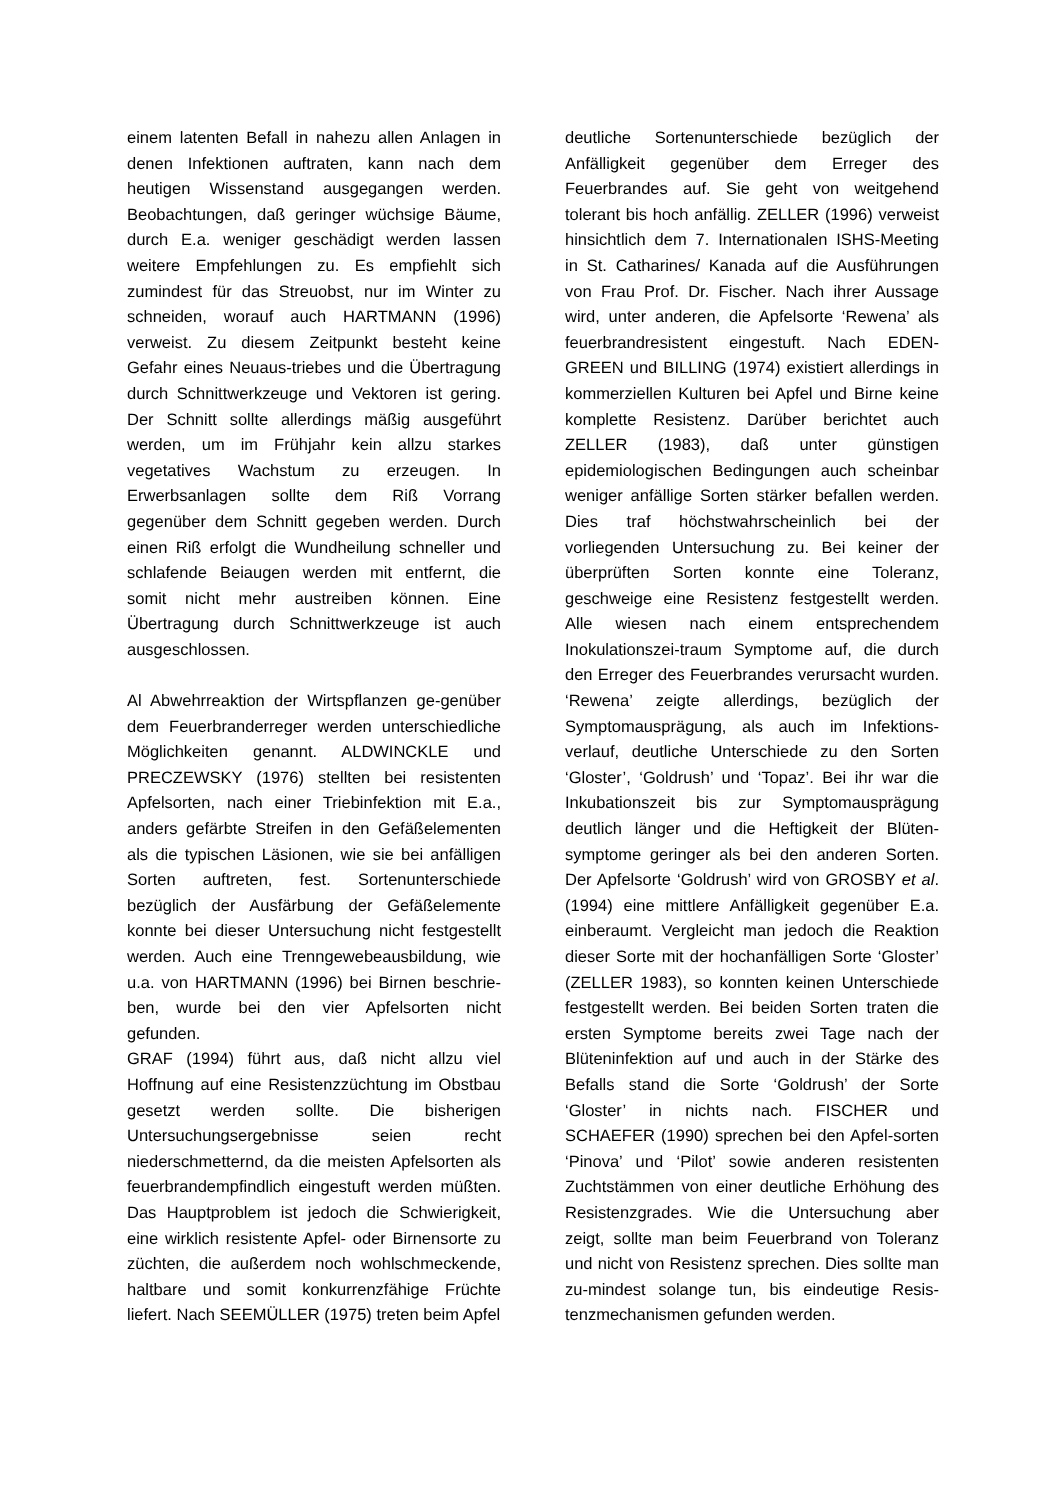einem latenten Befall in nahezu allen Anlagen in denen Infektionen auftraten, kann nach dem heutigen Wissenstand ausgegangen werden. Beobachtungen, daß geringer wüchsige Bäume, durch E.a. weniger geschädigt werden lassen weitere Empfehlungen zu. Es empfiehlt sich zumindest für das Streuobst, nur im Winter zu schneiden, worauf auch HARTMANN (1996) verweist. Zu diesem Zeitpunkt besteht keine Gefahr eines Neuaus-triebes und die Übertragung durch Schnittwerkzeuge und Vektoren ist gering. Der Schnitt sollte allerdings mäßig ausgeführt werden, um im Frühjahr kein allzu starkes vegetatives Wachstum zu erzeugen. In Erwerbsanlagen sollte dem Riß Vorrang gegenüber dem Schnitt gegeben werden. Durch einen Riß erfolgt die Wundheilung schneller und schlafende Beiaugen werden mit entfernt, die somit nicht mehr austreiben können. Eine Übertragung durch Schnittwerkzeuge ist auch ausgeschlossen.
Al Abwehrreaktion der Wirtspflanzen ge-genüber dem Feuerbranderreger werden unterschiedliche Möglichkeiten genannt. ALDWINCKLE und PRECZEWSKY (1976) stellten bei resistenten Apfelsorten, nach einer Triebinfektion mit E.a., anders gefärbte Streifen in den Gefäßelementen als die typischen Läsionen, wie sie bei anfälligen Sorten auftreten, fest. Sortenunterschiede bezüglich der Ausfärbung der Gefäßelemente konnte bei dieser Untersuchung nicht festgestellt werden. Auch eine Trenngewebeausbildung, wie u.a. von HARTMANN (1996) bei Birnen beschrie-ben, wurde bei den vier Apfelsorten nicht gefunden.
GRAF (1994) führt aus, daß nicht allzu viel Hoffnung auf eine Resistenzzüchtung im Obstbau gesetzt werden sollte. Die bisherigen Untersuchungsergebnisse seien recht niederschmetternd, da die meisten Apfelsorten als feuerbrandempfindlich eingestuft werden müßten. Das Hauptproblem ist jedoch die Schwierigkeit, eine wirklich resistente Apfel- oder Birnensorte zu züchten, die außerdem noch wohlschmeckende, haltbare und somit konkurrenzfähige Früchte liefert. Nach SEEMÜLLER (1975) treten beim Apfel
deutliche Sortenunterschiede bezüglich der Anfälligkeit gegenüber dem Erreger des Feuerbrandes auf. Sie geht von weitgehend tolerant bis hoch anfällig. ZELLER (1996) verweist hinsichtlich dem 7. Internationalen ISHS-Meeting in St. Catharines/ Kanada auf die Ausführungen von Frau Prof. Dr. Fischer. Nach ihrer Aussage wird, unter anderen, die Apfelsorte ‘Rewena’ als feuerbrandresistent eingestuft. Nach EDEN-GREEN und BILLING (1974) existiert allerdings in kommerziellen Kulturen bei Apfel und Birne keine komplette Resistenz. Darüber berichtet auch ZELLER (1983), daß unter günstigen epidemiologischen Bedingungen auch scheinbar weniger anfällige Sorten stärker befallen werden. Dies traf höchstwahrscheinlich bei der vorliegenden Untersuchung zu. Bei keiner der überprüften Sorten konnte eine Toleranz, geschweige eine Resistenz festgestellt werden. Alle wiesen nach einem entsprechendem Inokulationszei-traum Symptome auf, die durch den Erreger des Feuerbrandes verursacht wurden. ‘Rewena’ zeigte allerdings, bezüglich der Symptomausprägung, als auch im Infektions-verlauf, deutliche Unterschiede zu den Sorten ‘Gloster’, ‘Goldrush’ und ‘Topaz’. Bei ihr war die Inkubationszeit bis zur Symptomausprägung deutlich länger und die Heftigkeit der Blüten-symptome geringer als bei den anderen Sorten. Der Apfelsorte ‘Goldrush’ wird von GROSBY et al. (1994) eine mittlere Anfälligkeit gegenüber E.a. einberaumt. Vergleicht man jedoch die Reaktion dieser Sorte mit der hochanfälligen Sorte ‘Gloster’ (ZELLER 1983), so konnten keinen Unterschiede festgestellt werden. Bei beiden Sorten traten die ersten Symptome bereits zwei Tage nach der Blüteninfektion auf und auch in der Stärke des Befalls stand die Sorte ‘Goldrush’ der Sorte ‘Gloster’ in nichts nach. FISCHER und SCHAEFER (1990) sprechen bei den Apfel-sorten ‘Pinova’ und ‘Pilot’ sowie anderen resistenten Zuchtstämmen von einer deutliche Erhöhung des Resistenzgrades. Wie die Untersuchung aber zeigt, sollte man beim Feuerbrand von Toleranz und nicht von Resistenz sprechen. Dies sollte man zu-mindest solange tun, bis eindeutige Resis-tenzmechanismen gefunden werden.